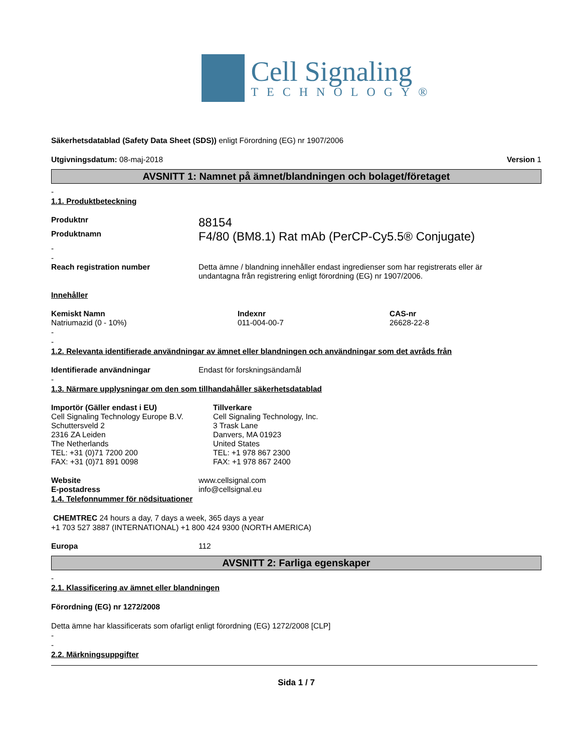Cell Signaling
TECHNOLOGY®
Säkerhetsdatablad (Safety Data Sheet (SDS)) enligt Förordning (EG) nr 1907/2006
Utgivningsdatum: 08-maj-2018 Version 1
AVSNITT 1: Namnet på ämnet/blandningen och bolaget/företaget
-
1.1. Produktbeteckning
Produktnr 88154
Produktnamn F4/80 (BM8.1) Rat mAb (PerCP-Cy5.5® Conjugate)
-
-
Reach registration number Detta ämne / blandning innehåller endast ingredienser som har registrerats eller är
undantagna från registrering enligt förordning (EG) nr 1907/2006.
Innehåller
Kemiskt Namn
Natriumazid (0 - 10%) Indexnr
011-004-00-7 CAS-nr
26628-22-8
-
-
1.2. Relevanta identifierade användningar av ämnet eller blandningen och användningar som det avråds från
Identifierade användningar Endast för forskningsändamål
-
1.3. Närmare upplysningar om den som tillhandahåller säkerhetsdatablad
Importör (Gäller endast i EU)
Cell Signaling Technology Europe B.V.
Schuttersveld 2
2316 ZA Leiden
The Netherlands
TEL: +31 (0)71 7200 200
FAX: +31 (0)71 891 0098 Tillverkare
Cell Signaling Technology, Inc.
3 Trask Lane
Danvers, MA 01923
United States
TEL: +1 978 867 2300
FAX: +1 978 867 2400
Website www.cellsignal.com
E-postadress info@cellsignal.eu
1.4. Telefonnummer för nödsituationer
CHEMTREC 24 hours a day, 7 days a week, 365 days a year
+1 703 527 3887 (INTERNATIONAL) +1 800 424 9300 (NORTH AMERICA)
Europa 112
AVSNITT 2: Farliga egenskaper
-
2.1. Klassificering av ämnet eller blandningen
Förordning (EG) nr 1272/2008
Detta ämne har klassificerats som ofarligt enligt förordning (EG) 1272/2008 [CLP]
-
-
2.2. Märkningsuppgifter
Sida 1 / 7